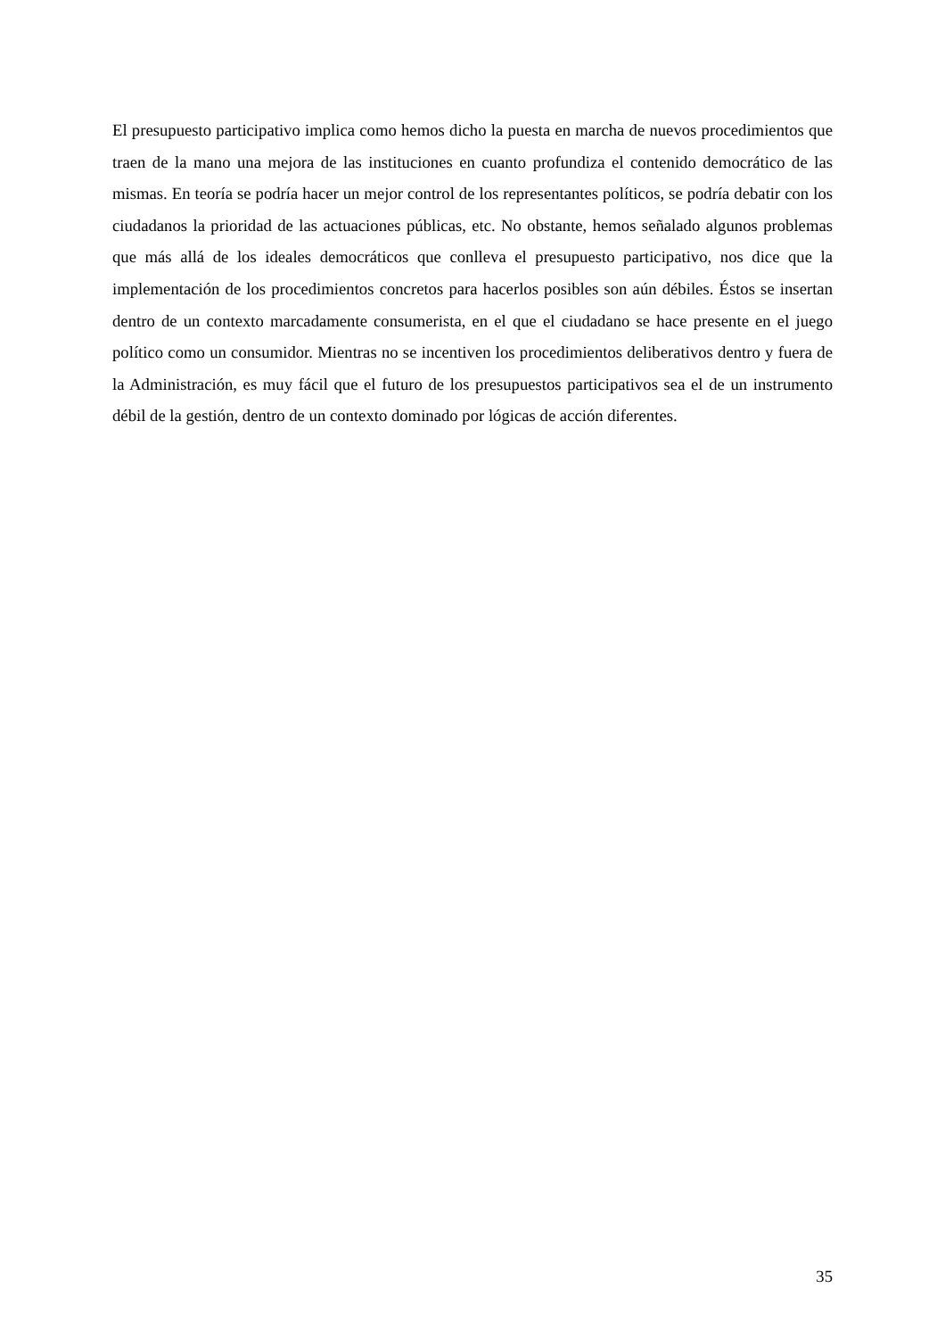El presupuesto participativo implica como hemos dicho la puesta en marcha de nuevos procedimientos que traen de la mano una mejora de las instituciones en cuanto profundiza el contenido democrático de las mismas. En teoría se podría hacer un mejor control de los representantes políticos, se podría debatir con los ciudadanos la prioridad de las actuaciones públicas, etc. No obstante, hemos señalado algunos problemas que más allá de los ideales democráticos que conlleva el presupuesto participativo, nos dice que la implementación de los procedimientos concretos para hacerlos posibles son aún débiles. Éstos se insertan dentro de un contexto marcadamente consumerista, en el que el ciudadano se hace presente en el juego político como un consumidor. Mientras no se incentiven los procedimientos deliberativos dentro y fuera de la Administración, es muy fácil que el futuro de los presupuestos participativos sea el de un instrumento débil de la gestión, dentro de un contexto dominado por lógicas de acción diferentes.
35